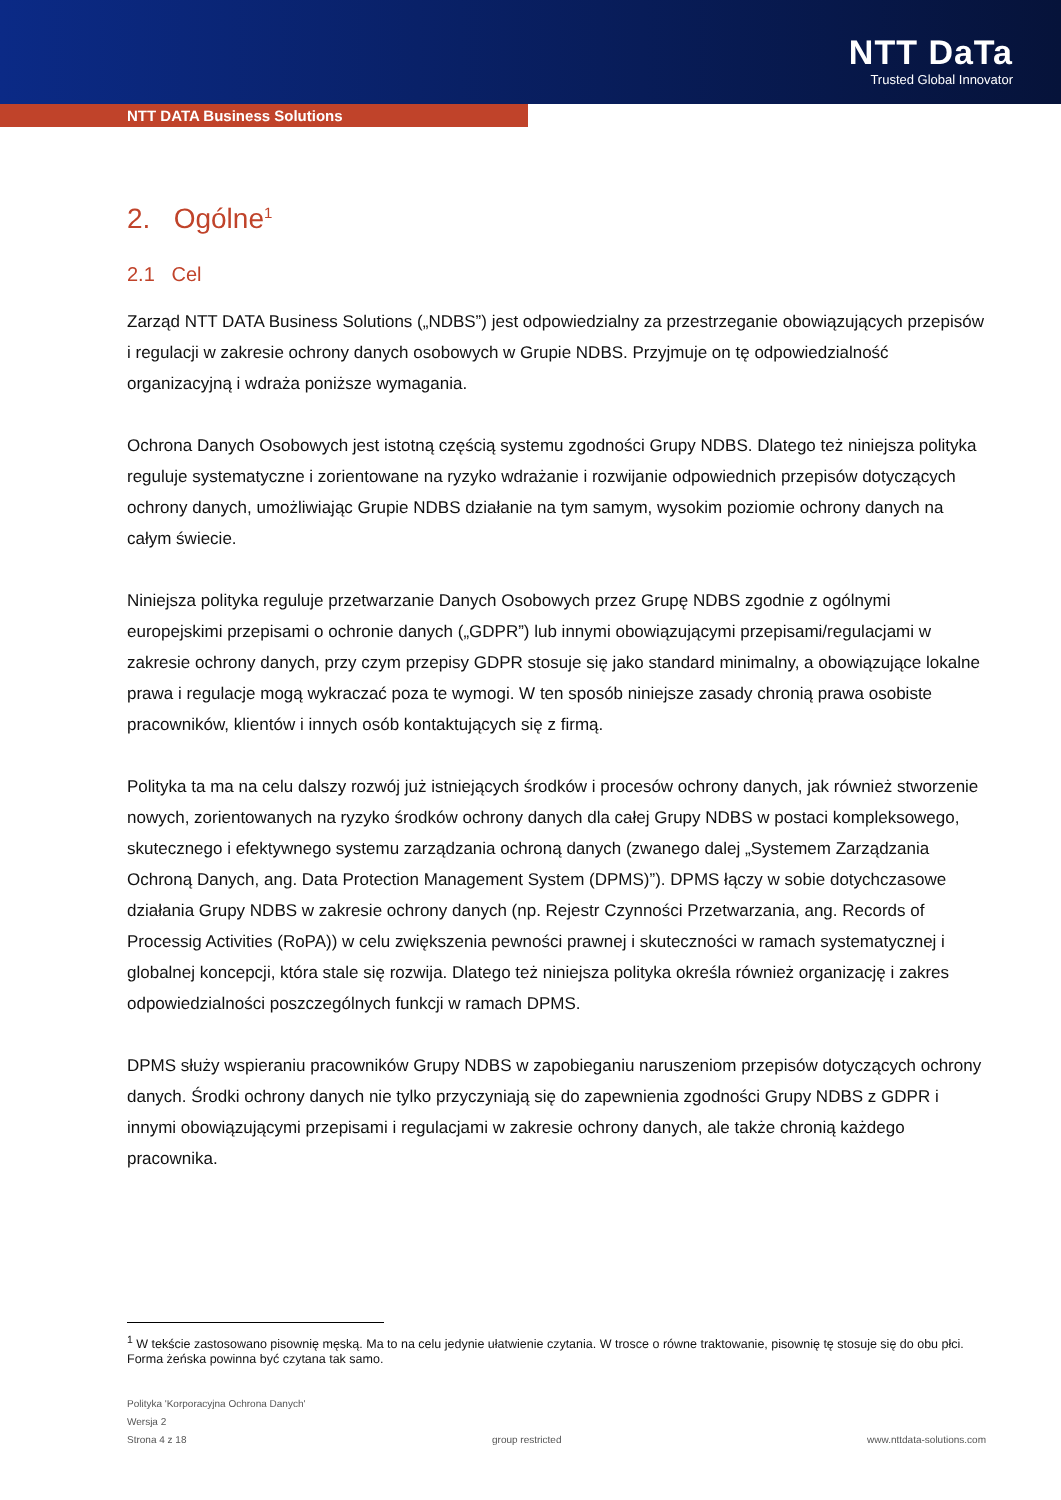NTT DaTa
Trusted Global Innovator
NTT DATA Business Solutions
2. Ogólne<sup>1</sup>
2.1 Cel
Zarząd NTT DATA Business Solutions („NDBS”) jest odpowiedzialny za przestrzeganie obowiązujących przepisów i regulacji w zakresie ochrony danych osobowych w Grupie NDBS. Przyjmuje on tę odpowiedzialność organizacyjną i wdraża poniższe wymagania.
Ochrona Danych Osobowych jest istotną częścią systemu zgodności Grupy NDBS. Dlatego też niniejsza polityka reguluje systematyczne i zorientowane na ryzyko wdrażanie i rozwijanie odpowiednich przepisów dotyczących ochrony danych, umożliwiając Grupie NDBS działanie na tym samym, wysokim poziomie ochrony danych na całym świecie.
Niniejsza polityka reguluje przetwarzanie Danych Osobowych przez Grupę NDBS zgodnie z ogólnymi europejskimi przepisami o ochronie danych („GDPR”) lub innymi obowiązującymi przepisami/regulacjami w zakresie ochrony danych, przy czym przepisy GDPR stosuje się jako standard minimalny, a obowiązujące lokalne prawa i regulacje mogą wykraczać poza te wymogi. W ten sposób niniejsze zasady chronią prawa osobiste pracowników, klientów i innych osób kontaktujących się z firmą.
Polityka ta ma na celu dalszy rozwój już istniejących środków i procesów ochrony danych, jak również stworzenie nowych, zorientowanych na ryzyko środków ochrony danych dla całej Grupy NDBS w postaci kompleksowego, skutecznego i efektywnego systemu zarządzania ochroną danych (zwanego dalej „Systemem Zarządzania Ochroną Danych, ang. Data Protection Management System (DPMS)”). DPMS łączy w sobie dotychczasowe działania Grupy NDBS w zakresie ochrony danych (np. Rejestr Czynności Przetwarzania, ang. Records of Processig Activities (RoPA)) w celu zwiększenia pewności prawnej i skuteczności w ramach systematycznej i globalnej koncepcji, która stale się rozwija. Dlatego też niniejsza polityka określa również organizację i zakres odpowiedzialności poszczególnych funkcji w ramach DPMS.
DPMS służy wspieraniu pracowników Grupy NDBS w zapobieganiu naruszeniom przepisów dotyczących ochrony danych. Środki ochrony danych nie tylko przyczyniają się do zapewnienia zgodności Grupy NDBS z GDPR i innymi obowiązującymi przepisami i regulacjami w zakresie ochrony danych, ale także chronią każdego pracownika.
<sup>1</sup> W tekście zastosowano pisownię męską. Ma to na celu jedynie ułatwienie czytania. W trosce o równe traktowanie, pisownię tę stosuje się do obu płci. Forma żeńska powinna być czytana tak samo.
Polityka 'Korporacyjna Ochrona Danych'
Wersja 2
Strona 4 z 18 group restricted www.nttdata-solutions.com